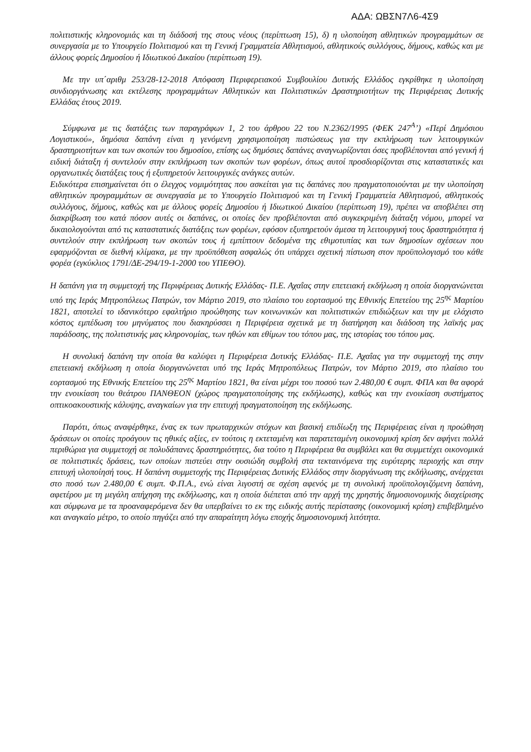ΑΔΑ: ΩΒΣΝ7Λ6-4Σ9
πολιτιστικής κληρονομιάς και τη διάδοσή της στους νέους (περίπτωση 15), δ) η υλοποίηση αθλητικών προγραμμάτων σε συνεργασία με το Υπουργείο Πολιτισμού και τη Γενική Γραμματεία Αθλητισμού, αθλητικούς συλλόγους, δήμους, καθώς και με άλλους φορείς Δημοσίου ή Ιδιωτικού Δικαίου (περίπτωση 19).
Με την υπ΄αριθμ 253/28-12-2018 Απόφαση Περιφερειακού Συμβουλίου Δυτικής Ελλάδος εγκρίθηκε η υλοποίηση συνδιοργάνωσης και εκτέλεσης προγραμμάτων Αθλητικών και Πολιτιστικών Δραστηριοτήτων της Περιφέρειας Δυτικής Ελλάδας έτους 2019.
Σύμφωνα με τις διατάξεις των παραγράφων 1, 2 του άρθρου 22 του Ν.2362/1995 (ΦΕΚ 247<sup>Α</sup>’) «Περί Δημόσιου Λογιστικού», δημόσια δαπάνη είναι η γενόμενη χρησιμοποίηση πιστώσεως για την εκπλήρωση των λειτουργικών δραστηριοτήτων και των σκοπών του δημοσίου, επίσης ως δημόσιες δαπάνες αναγνωρίζονται όσες προβλέπονται από γενική ή ειδική διάταξη ή συντελούν στην εκπλήρωση των σκοπών των φορέων, όπως αυτοί προσδιορίζονται στις καταστατικές και οργανωτικές διατάξεις τους ή εξυπηρετούν λειτουργικές ανάγκες αυτών.
Ειδικότερα επισημαίνεται ότι ο έλεγχος νομιμότητας που ασκείται για τις δαπάνες που πραγματοποιούνται με την υλοποίηση αθλητικών προγραμμάτων σε συνεργασία με το Υπουργείο Πολιτισμού και τη Γενική Γραμματεία Αθλητισμού, αθλητικούς συλλόγους, δήμους, καθώς και με άλλους φορείς Δημοσίου ή Ιδιωτικού Δικαίου (περίπτωση 19), πρέπει να αποβλέπει στη διακρίβωση του κατά πόσον αυτές οι δαπάνες, οι οποίες δεν προβλέπονται από συγκεκριμένη διάταξη νόμου, μπορεί να δικαιολογούνται από τις καταστατικές διατάξεις των φορέων, εφόσον εξυπηρετούν άμεσα τη λειτουργική τους δραστηριότητα ή συντελούν στην εκπλήρωση των σκοπών τους ή εμπίπτουν δεδομένα της εθιμοτυπίας και των δημοσίων σχέσεων που εφαρμόζονται σε διεθνή κλίμακα, με την προϋπόθεση ασφαλώς ότι υπάρχει σχετική πίστωση στον προϋπολογισμό του κάθε φορέα (εγκύκλιος 1791/ΔΕ-294/19-1-2000 του ΥΠΕΘΟ).
Η δαπάνη για τη συμμετοχή της Περιφέρειας Δυτικής Ελλάδας- Π.Ε. Αχαΐας στην επετειακή εκδήλωση η οποία διοργανώνεται υπό της Ιεράς Μητροπόλεως Πατρών, τον Μάρτιο 2019, στο πλαίσιο του εορτασμού της Εθνικής Επετείου της 25<sup>ης</sup> Μαρτίου 1821, αποτελεί το ιδανικότερο εφαλτήριο προώθησης των κοινωνικών και πολιτιστικών επιδιώξεων και την με ελάχιστο κόστος εμπέδωση του μηνύματος που διακηρύσσει η Περιφέρεια σχετικά με τη διατήρηση και διάδοση της λαϊκής μας παράδοσης, της πολιτιστικής μας κληρονομίας, των ηθών και εθίμων του τόπου μας, της ιστορίας του τόπου μας.
Η συνολική δαπάνη την οποία θα καλύψει η Περιφέρεια Δυτικής Ελλάδας- Π.Ε. Αχαΐας για την συμμετοχή της στην επετειακή εκδήλωση η οποία διοργανώνεται υπό της Ιεράς Μητροπόλεως Πατρών, τον Μάρτιο 2019, στο πλαίσιο του εορτασμού της Εθνικής Επετείου της 25<sup>ης</sup> Μαρτίου 1821, θα είναι μέχρι του ποσού των 2.480,00 € συμπ. ΦΠΑ και θα αφορά την ενοικίαση του θεάτρου ΠΑΝΘΕΟΝ (χώρος πραγματοποίησης της εκδήλωσης), καθώς και την ενοικίαση συστήματος οπτικοακουστικής κάλυψης, αναγκαίων για την επιτυχή πραγματοποίηση της εκδήλωσης.
Παρότι, όπως αναφέρθηκε, ένας εκ των πρωταρχικών στόχων και βασική επιδίωξη της Περιφέρειας είναι η προώθηση δράσεων οι οποίες προάγουν τις ηθικές αξίες, εν τούτοις η εκτεταμένη και παρατεταμένη οικονομική κρίση δεν αφήνει πολλά περιθώρια για συμμετοχή σε πολυδάπανες δραστηριότητες, δια τούτο η Περιφέρεια θα συμβάλει και θα συμμετέχει οικονομικά σε πολιτιστικές δράσεις, των οποίων πιστεύει στην ουσιώδη συμβολή στα τεκταινόμενα της ευρύτερης περιοχής και στην επιτυχή υλοποίησή τους. Η δαπάνη συμμετοχής της Περιφέρειας Δυτικής Ελλάδος στην διοργάνωση της εκδήλωσης, ανέρχεται στο ποσό των 2.480,00 € συμπ. Φ.Π.Α., ενώ είναι λιγοστή σε σχέση αφενός με τη συνολική προϋπολογιζόμενη δαπάνη, αφετέρου με τη μεγάλη απήχηση της εκδήλωσης, και η οποία διέπεται από την αρχή της χρηστής δημοσιονομικής διαχείρισης και σύμφωνα με τα προαναφερόμενα δεν θα υπερβαίνει το εκ της ειδικής αυτής περίστασης (οικονομική κρίση) επιβεβλημένο και αναγκαίο μέτρο, το οποίο πηγάζει από την απαραίτητη λόγω εποχής δημοσιονομική λιτότητα.